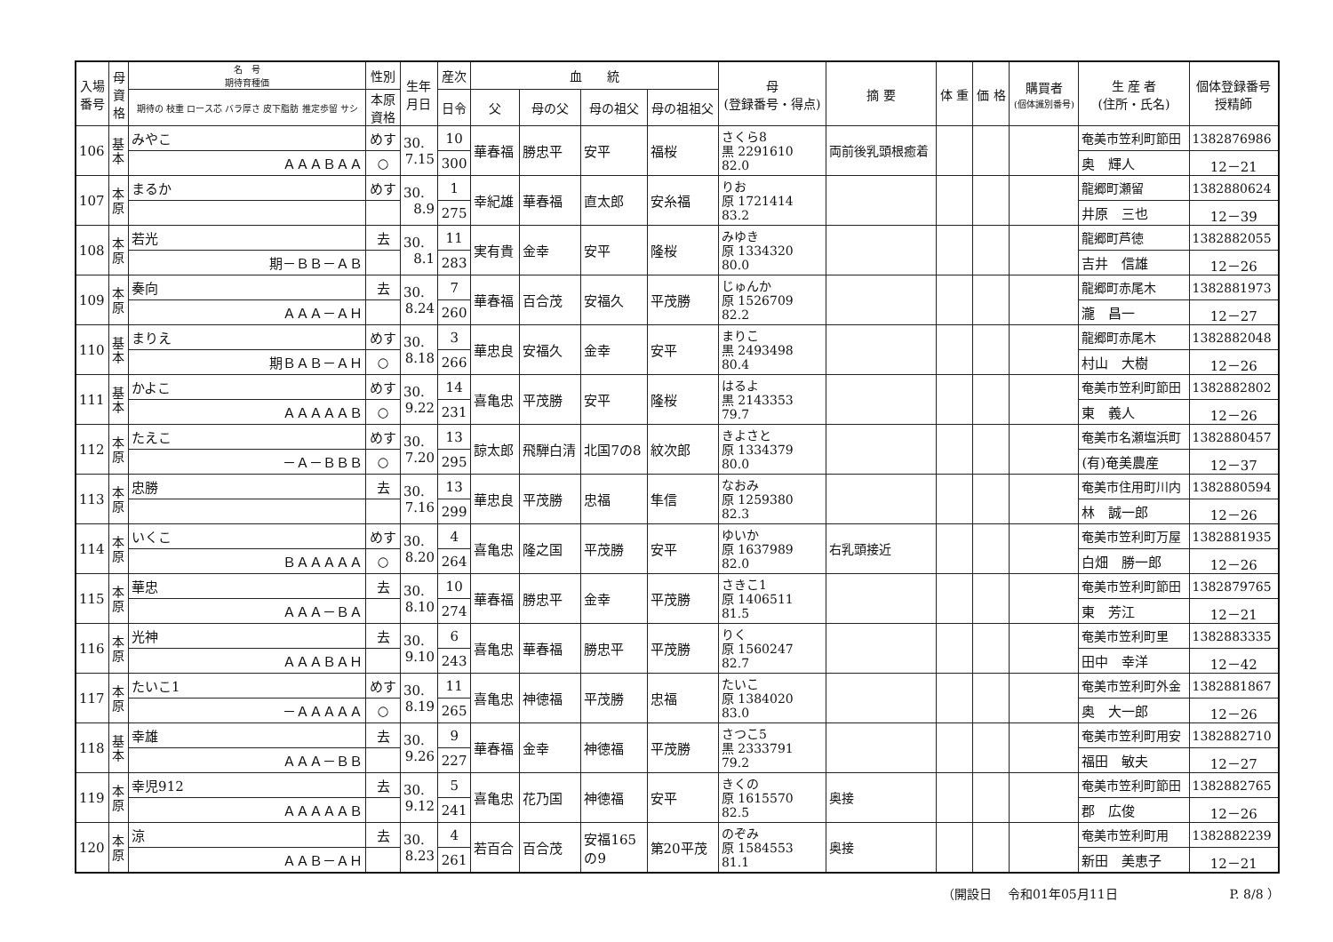| 入場 番号 | 母 資 格 | 名 号 期待育種価 | 性別 | 生年 月日 | 産次 | 血 統 | | | | 母 (登録番号・得点) | 摘 要 | 体 重 | 価 格 | 購買者 (個体識別番号) | 生 産 者 (住所・氏名) | 個体登録番号 授精師 |
| --- | --- | --- | --- | --- | --- | --- | --- | --- | --- | --- | --- | --- | --- | --- | --- | --- |
| | | 期待の 枝重 ロース芯 バラ厚さ 皮下脂肪 推定歩留 サシ | 本原 資格 | | 日令 | 父 | 母の父 | 母の祖父 | 母の祖祖父 | | | | | | | |
| 106 | 基 本 | みやこ | めす | 30. 7.15 | 10 | 華春福 | 勝忠平 | 安平 | 福桜 | さくら8 黒 2291610 82.0 | 両前後乳頭根癒着 | | | | 奄美市笠利町節田 | 1382876986 |
| | | ＡＡＡＢＡＡ | ○ | | 300 | | | | | | | | | | 奥 輝人 | 12－21 |
| 107 | 本 原 | まるか | めす | 30. 8.9 | 1 | 幸紀雄 | 華春福 | 直太郎 | 安糸福 | りお 原 1721414 83.2 | | | | | 龍郷町瀬留 | 1382880624 |
| | | | | | 275 | | | | | | | | | | 井原 三也 | 12－39 |
| 108 | 本 原 | 若光 | 去 | 30. 8.1 | 11 | 実有貴 | 金幸 | 安平 | 隆桜 | みゆき 原 1334320 80.0 | | | | | 龍郷町芦徳 | 1382882055 |
| | | 期－ＢＢ－ＡＢ | | | 283 | | | | | | | | | | 吉井 信雄 | 12－26 |
| 109 | 本 原 | 奏向 | 去 | 30. 8.24 | 7 | 華春福 | 百合茂 | 安福久 | 平茂勝 | じゅんか 原 1526709 82.2 | | | | | 龍郷町赤尾木 | 1382881973 |
| | | ＡＡＡ－ＡＨ | | | 260 | | | | | | | | | | 瀧 昌一 | 12－27 |
| 110 | 基 本 | まりえ | めす | 30. 8.18 | 3 | 華忠良 | 安福久 | 金幸 | 安平 | まりこ 黒 2493498 80.4 | | | | | 龍郷町赤尾木 | 1382882048 |
| | | 期ＢＡＢ－ＡＨ | ○ | | 266 | | | | | | | | | | 村山 大樹 | 12－26 |
| 111 | 基 本 | かよこ | めす | 30. 9.22 | 14 | 喜亀忠 | 平茂勝 | 安平 | 隆桜 | はるよ 黒 2143353 79.7 | | | | | 奄美市笠利町節田 | 1382882802 |
| | | ＡＡＡＡＡＢ | ○ | | 231 | | | | | | | | | | 東 義人 | 12－26 |
| 112 | 本 原 | たえこ | めす | 30. 7.20 | 13 | 諒太郎 | 飛騨白清 | 北国7の8 | 紋次郎 | きよさと 原 1334379 80.0 | | | | | 奄美市名瀬塩浜町 | 1382880457 |
| | | －Ａ－ＢＢＢ | ○ | | 295 | | | | | | | | | | (有)奄美農産 | 12－37 |
| 113 | 本 原 | 忠勝 | 去 | 30. 7.16 | 13 | 華忠良 | 平茂勝 | 忠福 | 隼信 | なおみ 原 1259380 82.3 | | | | | 奄美市住用町川内 | 1382880594 |
| | | | | | 299 | | | | | | | | | | 林 誠一郎 | 12－26 |
| 114 | 本 原 | いくこ | めす | 30. 8.20 | 4 | 喜亀忠 | 隆之国 | 平茂勝 | 安平 | ゆいか 原 1637989 82.0 | 右乳頭接近 | | | | 奄美市笠利町万屋 | 1382881935 |
| | | ＢＡＡＡＡＡ | ○ | | 264 | | | | | | | | | | 白畑 勝一郎 | 12－26 |
| 115 | 本 原 | 華忠 | 去 | 30. 8.10 | 10 | 華春福 | 勝忠平 | 金幸 | 平茂勝 | さきこ1 原 1406511 81.5 | | | | | 奄美市笠利町節田 | 1382879765 |
| | | ＡＡＡ－ＢＡ | | | 274 | | | | | | | | | | 東 芳江 | 12－21 |
| 116 | 本 原 | 光神 | 去 | 30. 9.10 | 6 | 喜亀忠 | 華春福 | 勝忠平 | 平茂勝 | りく 原 1560247 82.7 | | | | | 奄美市笠利町里 | 1382883335 |
| | | ＡＡＡＢＡＨ | | | 243 | | | | | | | | | | 田中 幸洋 | 12－42 |
| 117 | 本 原 | たいこ1 | めす | 30. 8.19 | 11 | 喜亀忠 | 神徳福 | 平茂勝 | 忠福 | たいこ 原 1384020 83.0 | | | | | 奄美市笠利町外金 | 1382881867 |
| | | －ＡＡＡＡＡ | ○ | | 265 | | | | | | | | | | 奥 大一郎 | 12－26 |
| 118 | 基 本 | 幸雄 | 去 | 30. 9.26 | 9 | 華春福 | 金幸 | 神徳福 | 平茂勝 | さつこ5 黒 2333791 79.2 | | | | | 奄美市笠利町用安 | 1382882710 |
| | | ＡＡＡ－ＢＢ | | | 227 | | | | | | | | | | 福田 敏夫 | 12－27 |
| 119 | 本 原 | 幸児912 | 去 | 30. 9.12 | 5 | 喜亀忠 | 花乃国 | 神徳福 | 安平 | きくの 原 1615570 82.5 | 奥接 | | | | 奄美市笠利町節田 | 1382882765 |
| | | ＡＡＡＡＡＢ | | | 241 | | | | | | | | | | 郡 広俊 | 12－26 |
| 120 | 本 原 | 涼 | 去 | 30. 8.23 | 4 | 若百合 | 百合茂 | 安福165 の9 | 第20平茂 | のぞみ 原 1584553 81.1 | 奥接 | | | | 奄美市笠利町用 | 1382882239 |
| | | ＡＡＢ－ＡＨ | | | 261 | | | | | | | | | | 新田 美恵子 | 12－21 |
（開設日　 令和01年05月11日　　　　　　　　　P. 8/8 ）